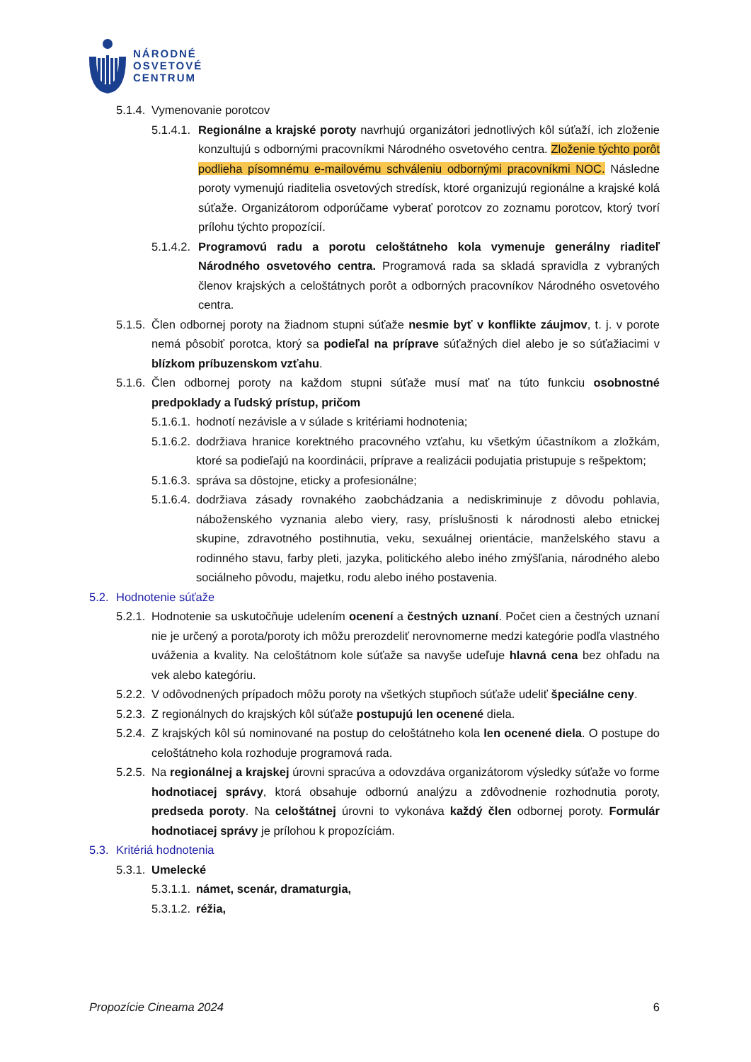NÁRODNÉ
OSVETOVÉ
CENTRUM
5.1.4. Vymenovanie porotcov
5.1.4.1. Regionálne a krajské poroty navrhujú organizátori jednotlivých kôl súťaží, ich zloženie konzultujú s odbornými pracovníkmi Národného osvetového centra. Zloženie týchto porôt podlieha písomnému e-mailovému schváleniu odbornými pracovníkmi NOC. Následne poroty vymenujú riaditelia osvetových stredísk, ktoré organizujú regionálne a krajské kolá súťaže. Organizátorom odporúčame vyberať porotcov zo zoznamu porotcov, ktorý tvorí prílohu týchto propozícií.
5.1.4.2. Programovú radu a porotu celoštátneho kola vymenuje generálny riaditeľ Národného osvetového centra. Programová rada sa skladá spravidla z vybraných členov krajských a celoštátnych porôt a odborných pracovníkov Národného osvetového centra.
5.1.5. Člen odbornej poroty na žiadnom stupni súťaže nesmie byť v konflikte záujmov, t. j. v porote nemá pôsobiť porotca, ktorý sa podieľal na príprave súťažných diel alebo je so súťažiacimi v blízkom príbuzenskom vzťahu.
5.1.6. Člen odbornej poroty na každom stupni súťaže musí mať na túto funkciu osobnostné predpoklady a ľudský prístup, pričom
5.1.6.1. hodnotí nezávisle a v súlade s kritériami hodnotenia;
5.1.6.2. dodržiava hranice korektného pracovného vzťahu, ku všetkým účastníkom a zložkám, ktoré sa podieľajú na koordinácii, príprave a realizácii podujatia pristupuje s rešpektom;
5.1.6.3. správa sa dôstojne, eticky a profesionálne;
5.1.6.4. dodržiava zásady rovnakého zaobchádzania a nediskriminuje z dôvodu pohlavia, náboženského vyznania alebo viery, rasy, príslušnosti k národnosti alebo etnickej skupine, zdravotného postihnutia, veku, sexuálnej orientácie, manželského stavu a rodinného stavu, farby pleti, jazyka, politického alebo iného zmýšľania, národného alebo sociálneho pôvodu, majetku, rodu alebo iného postavenia.
5.2. Hodnotenie súťaže
5.2.1. Hodnotenie sa uskutočňuje udelením ocenení a čestných uznaní. Počet cien a čestných uznaní nie je určený a porota/poroty ich môžu prerozdeliť nerovnomerne medzi kategórie podľa vlastného uváženia a kvality. Na celoštátnom kole súťaže sa navyše udeľuje hlavná cena bez ohľadu na vek alebo kategóriu.
5.2.2. V odôvodnených prípadoch môžu poroty na všetkých stupňoch súťaže udeliť špeciálne ceny.
5.2.3. Z regionálnych do krajských kôl súťaže postupujú len ocenené diela.
5.2.4. Z krajských kôl sú nominované na postup do celoštátneho kola len ocenené diela. O postupe do celoštátneho kola rozhoduje programová rada.
5.2.5. Na regionálnej a krajskej úrovni spracúva a odovzdáva organizátorom výsledky súťaže vo forme hodnotiacej správy, ktorá obsahuje odbornú analýzu a zdôvodnenie rozhodnutia poroty, predseda poroty. Na celoštátnej úrovni to vykonáva každý člen odbornej poroty. Formulár hodnotiacej správy je prílohou k propozíciám.
5.3. Kritériá hodnotenia
5.3.1. Umelecké
5.3.1.1. námet, scenár, dramaturgia,
5.3.1.2. réžia,
Propozície Cineama 2024 6